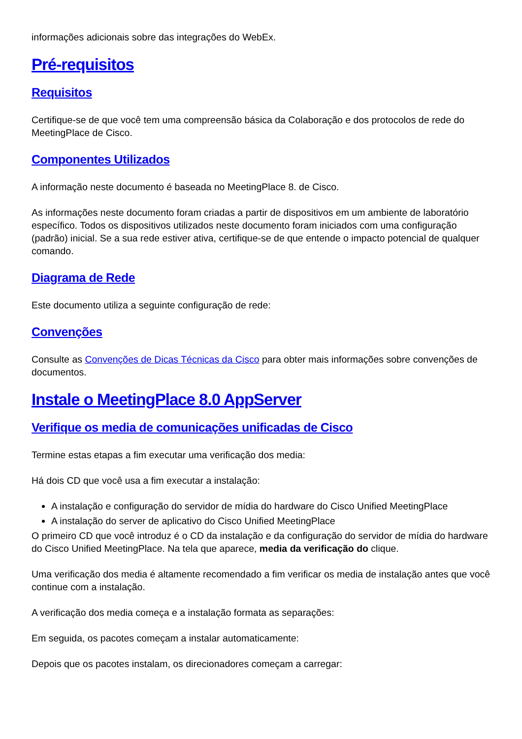informações adicionais sobre das integrações do WebEx.
Pré-requisitos
Requisitos
Certifique-se de que você tem uma compreensão básica da Colaboração e dos protocolos de rede do MeetingPlace de Cisco.
Componentes Utilizados
A informação neste documento é baseada no MeetingPlace 8. de Cisco.
As informações neste documento foram criadas a partir de dispositivos em um ambiente de laboratório específico. Todos os dispositivos utilizados neste documento foram iniciados com uma configuração (padrão) inicial. Se a sua rede estiver ativa, certifique-se de que entende o impacto potencial de qualquer comando.
Diagrama de Rede
Este documento utiliza a seguinte configuração de rede:
Convenções
Consulte as Convenções de Dicas Técnicas da Cisco para obter mais informações sobre convenções de documentos.
Instale o MeetingPlace 8.0 AppServer
Verifique os media de comunicações unificadas de Cisco
Termine estas etapas a fim executar uma verificação dos media:
Há dois CD que você usa a fim executar a instalação:
A instalação e configuração do servidor de mídia do hardware do Cisco Unified MeetingPlace
A instalação do server de aplicativo do Cisco Unified MeetingPlace
O primeiro CD que você introduz é o CD da instalação e da configuração do servidor de mídia do hardware do Cisco Unified MeetingPlace. Na tela que aparece, media da verificação do clique.
Uma verificação dos media é altamente recomendado a fim verificar os media de instalação antes que você continue com a instalação.
A verificação dos media começa e a instalação formata as separações:
Em seguida, os pacotes começam a instalar automaticamente:
Depois que os pacotes instalam, os direcionadores começam a carregar: